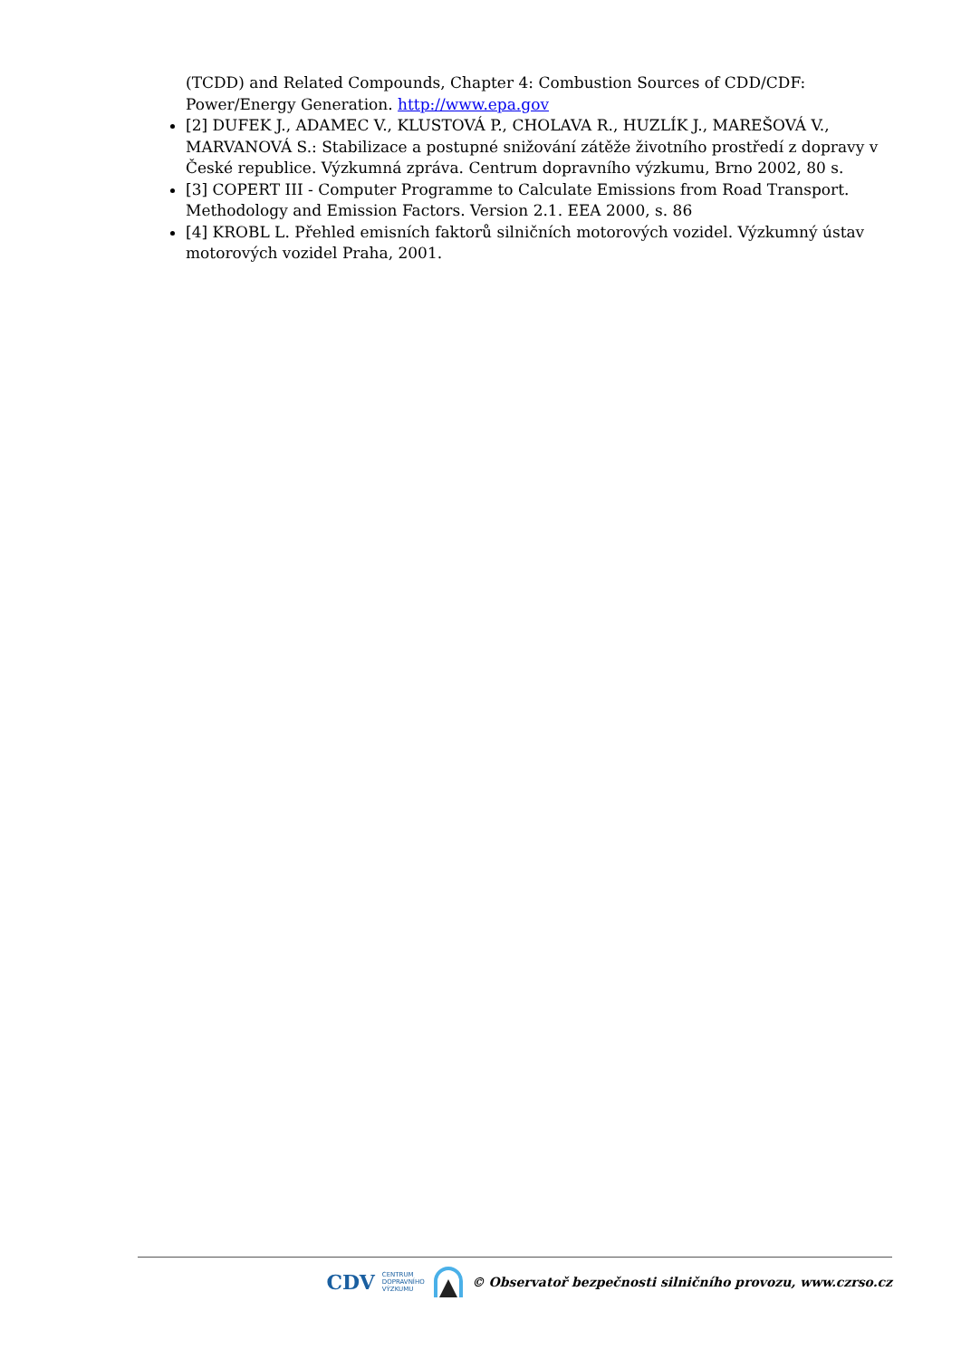(TCDD) and Related Compounds, Chapter 4: Combustion Sources of CDD/CDF: Power/Energy Generation. http://www.epa.gov
[2] DUFEK J., ADAMEC V., KLUSTOVÁ P., CHOLAVA R., HUZLÍK J., MAREŠOVÁ V., MARVANOVÁ S.: Stabilizace a postupné snižování zátěže životního prostředí z dopravy v České republice. Výzkumná zpráva. Centrum dopravního výzkumu, Brno 2002, 80 s.
[3] COPERT III - Computer Programme to Calculate Emissions from Road Transport. Methodology and Emission Factors. Version 2.1. EEA 2000, s. 86
[4] KROBL L. Přehled emisních faktorů silničních motorových vozidel. Výzkumný ústav motorových vozidel Praha, 2001.
CDV CENTRUM
DOPRAVNÍHO
VÝZKUMU © Observatoř bezpečnosti silničního provozu, www.czrso.cz